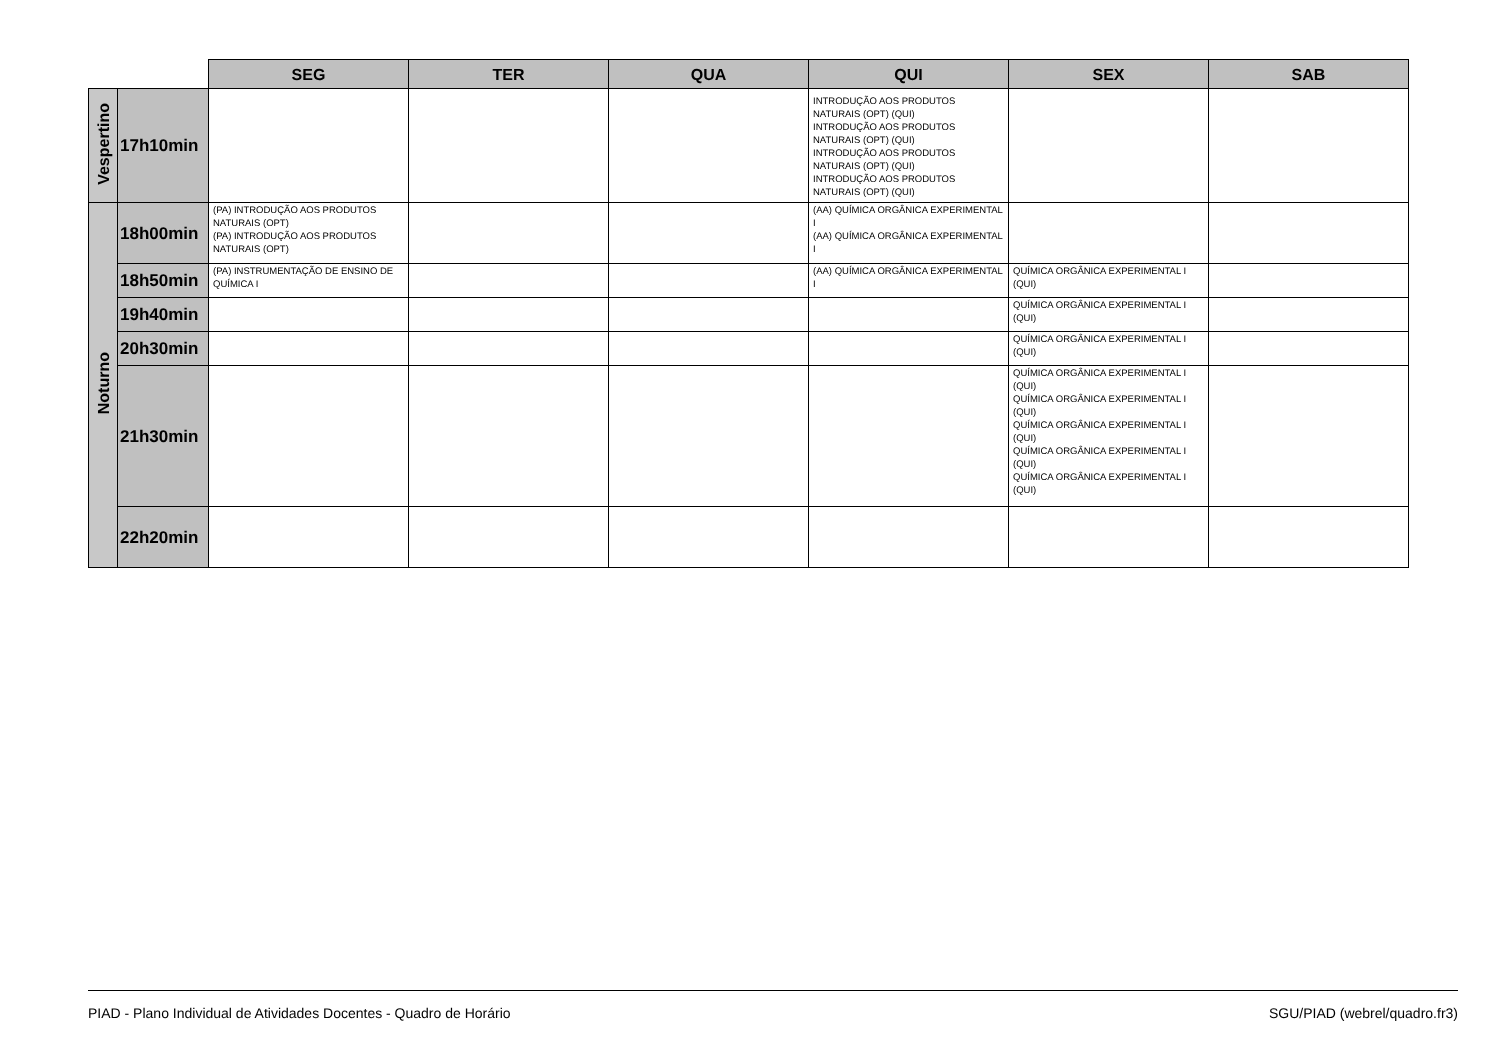| | | SEG | TER | QUA | QUI | SEX | SAB |
| --- | --- | --- | --- | --- | --- | --- | --- |
| Vespertino | 17h10min | | | | INTRODUÇÃO AOS PRODUTOS NATURAIS (OPT) (QUI) INTRODUÇÃO AOS PRODUTOS NATURAIS (OPT) (QUI) INTRODUÇÃO AOS PRODUTOS NATURAIS (OPT) (QUI) INTRODUÇÃO AOS PRODUTOS NATURAIS (OPT) (QUI) | | |
| Noturno | 18h00min | (PA) INTRODUÇÃO AOS PRODUTOS NATURAIS (OPT) (PA) INTRODUÇÃO AOS PRODUTOS NATURAIS (OPT) | | | (AA) QUÍMICA ORGÂNICA EXPERIMENTAL I (AA) QUÍMICA ORGÂNICA EXPERIMENTAL I | | |
| | 18h50min | (PA) INSTRUMENTAÇÃO DE ENSINO DE QUÍMICA I | | | (AA) QUÍMICA ORGÂNICA EXPERIMENTAL I | QUÍMICA ORGÂNICA EXPERIMENTAL I (QUI) | |
| | 19h40min | | | | | QUÍMICA ORGÂNICA EXPERIMENTAL I (QUI) | |
| | 20h30min | | | | | QUÍMICA ORGÂNICA EXPERIMENTAL I (QUI) | |
| | 21h30min | | | | | QUÍMICA ORGÂNICA EXPERIMENTAL I (QUI) QUÍMICA ORGÂNICA EXPERIMENTAL I (QUI) QUÍMICA ORGÂNICA EXPERIMENTAL I (QUI) QUÍMICA ORGÂNICA EXPERIMENTAL I (QUI) QUÍMICA ORGÂNICA EXPERIMENTAL I (QUI) | |
| | 22h20min | | | | | | |
PIAD - Plano Individual de Atividades Docentes - Quadro de Horário SGU/PIAD (webrel/quadro.fr3)